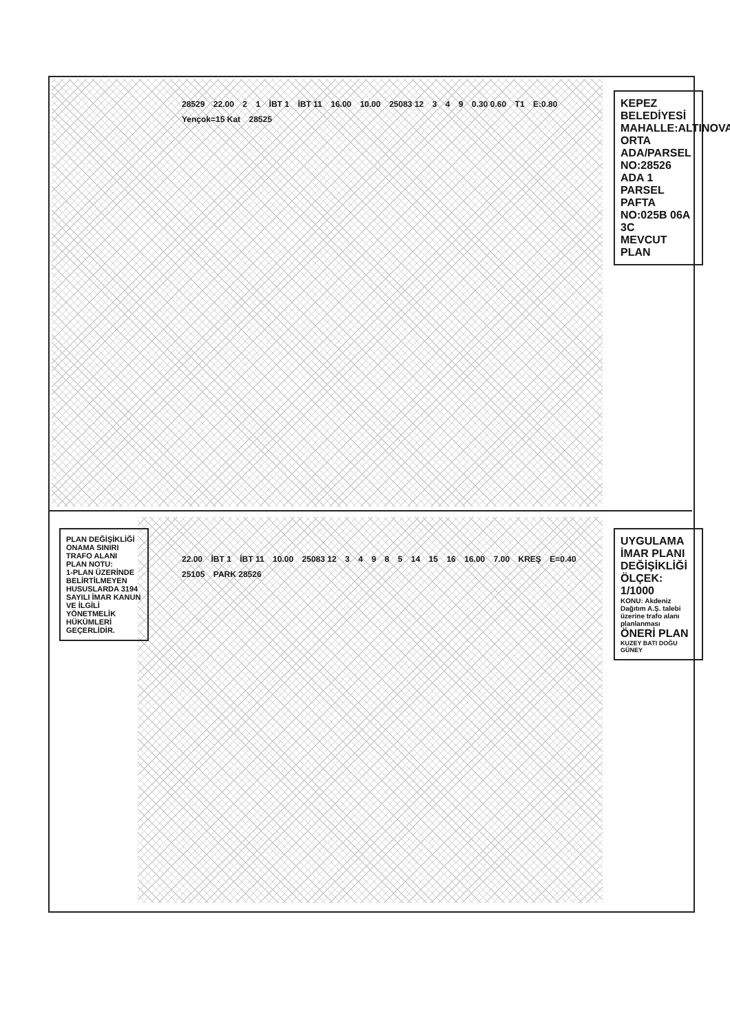KEPEZ BELEDİYESİ
MAHALLE:ALTINOVA ORTA
ADA/PARSEL NO:28526 ADA 1 PARSEL
PAFTA NO:025B 06A 3C
MEVCUT PLAN
UYGULAMA İMAR PLANI DEĞİŞİKLİĞİ
ÖLÇEK: 1/1000
KONU: Akdeniz Dağıtım A.Ş. talebi üzerine trafo alanı planlanması
ÖNERİ PLAN
KUZEY BATI DOĞU GÜNEY
28529 22.00 2 1 İBT 1 İBT 11 16.00 10.00 25083 12 3 4 9 0.30 0.60 T1 E:0.80 Yençok=15 Kat 28525
22.00 İBT 1 İBT 11 10.00 25083 12 3 4 9 8 5 14 15 16 16.00 7.00 KREŞ E=0.40 25105 PARK 28526
PLAN DEĞİŞİKLİĞİ ONAMA SINIRI
TRAFO ALANI
PLAN NOTU:
1-PLAN ÜZERİNDE BELİRTİLMEYEN HUSUSLARDA 3194 SAYILI İMAR KANUN VE İLGİLİ YÖNETMELİK HÜKÜMLERİ GEÇERLİDİR.